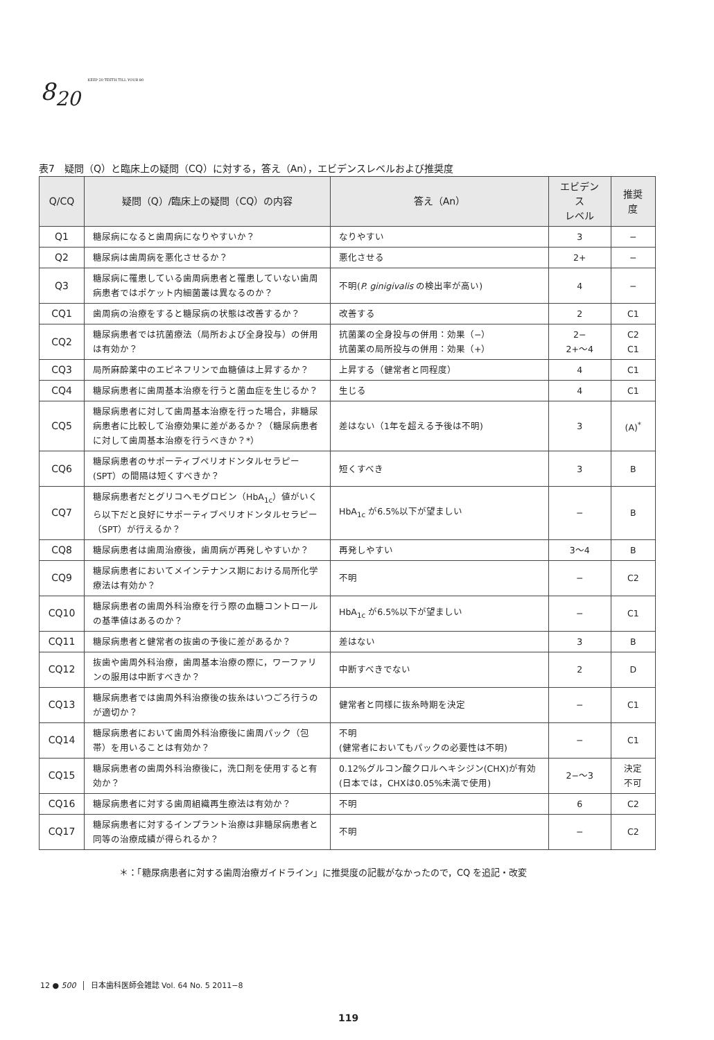8<sub>20</sub> KEEP 20 TEETH TILL YOUR 80
表7　疑問（Q）と臨床上の疑問（CQ）に対する，答え（An），エビデンスレベルおよび推奨度
| Q/CQ | 疑問（Q）/臨床上の疑問（CQ）の内容 | 答え（An） | エビデンス レベル | 推奨度 |
| --- | --- | --- | --- | --- |
| Q1 | 糖尿病になると歯周病になりやすいか？ | なりやすい | 3 | − |
| Q2 | 糖尿病は歯周病を悪化させるか？ | 悪化させる | 2+ | − |
| Q3 | 糖尿病に罹患している歯周病患者と罹患していない歯周病患者ではポケット内細菌叢は異なるのか？ | 不明( P. ginigivalis の検出率が高い) | 4 | − |
| CQ1 | 歯周病の治療をすると糖尿病の状態は改善するか？ | 改善する | 2 | C1 |
| CQ2 | 糖尿病患者では抗菌療法（局所および全身投与）の併用は有効か？ | 抗菌薬の全身投与の併用：効果（−） 抗菌薬の局所投与の併用：効果（+） | 2− 2+〜4 | C2 C1 |
| CQ3 | 局所麻酔薬中のエピネフリンで血糖値は上昇するか？ | 上昇する（健常者と同程度） | 4 | C1 |
| CQ4 | 糖尿病患者に歯周基本治療を行うと菌血症を生じるか？ | 生じる | 4 | C1 |
| CQ5 | 糖尿病患者に対して歯周基本治療を行った場合，非糖尿病患者に比較して治療効果に差があるか？（糖尿病患者に対して歯周基本治療を行うべきか？*） | 差はない（1年を超える予後は不明) | 3 | (A)<sup>*</sup> |
| CQ6 | 糖尿病患者のサポーティブペリオドンタルセラピー(SPT）の間隔は短くすべきか？ | 短くすべき | 3 | B |
| CQ7 | 糖尿病患者だとグリコヘモグロビン（HbA<sub>1c</sub>）値がいくら以下だと良好にサポーティブペリオドンタルセラピー（SPT）が行えるか？ | HbA<sub>1c</sub> が6.5%以下が望ましい | − | B |
| CQ8 | 糖尿病患者は歯周治療後，歯周病が再発しやすいか？ | 再発しやすい | 3〜4 | B |
| CQ9 | 糖尿病患者においてメインテナンス期における局所化学療法は有効か？ | 不明 | − | C2 |
| CQ10 | 糖尿病患者の歯周外科治療を行う際の血糖コントロールの基準値はあるのか？ | HbA<sub>1c</sub> が6.5%以下が望ましい | − | C1 |
| CQ11 | 糖尿病患者と健常者の抜歯の予後に差があるか？ | 差はない | 3 | B |
| CQ12 | 抜歯や歯周外科治療，歯周基本治療の際に，ワーファリンの服用は中断すべきか？ | 中断すべきでない | 2 | D |
| CQ13 | 糖尿病患者では歯周外科治療後の抜糸はいつごろ行うのが適切か？ | 健常者と同様に抜糸時期を決定 | − | C1 |
| CQ14 | 糖尿病患者において歯周外科治療後に歯周パック（包帯）を用いることは有効か？ | 不明 (健常者においてもパックの必要性は不明) | − | C1 |
| CQ15 | 糖尿病患者の歯周外科治療後に，洗口剤を使用すると有効か？ | 0.12%グルコン酸クロルヘキシジン(CHX)が有効(日本では，CHXは0.05%未満で使用) | 2−〜3 | 決定 不可 |
| CQ16 | 糖尿病患者に対する歯周組織再生療法は有効か？ | 不明 | 6 | C2 |
| CQ17 | 糖尿病患者に対するインプラント治療は非糖尿病患者と同等の治療成績が得られるか？ | 不明 | − | C2 |
＊：「糖尿病患者に対する歯周治療ガイドライン」に推奨度の記載がなかったので，CQ を追記・改変
12 ● 500 日本歯科医師会雑誌 Vol. 64 No. 5 2011−8
119